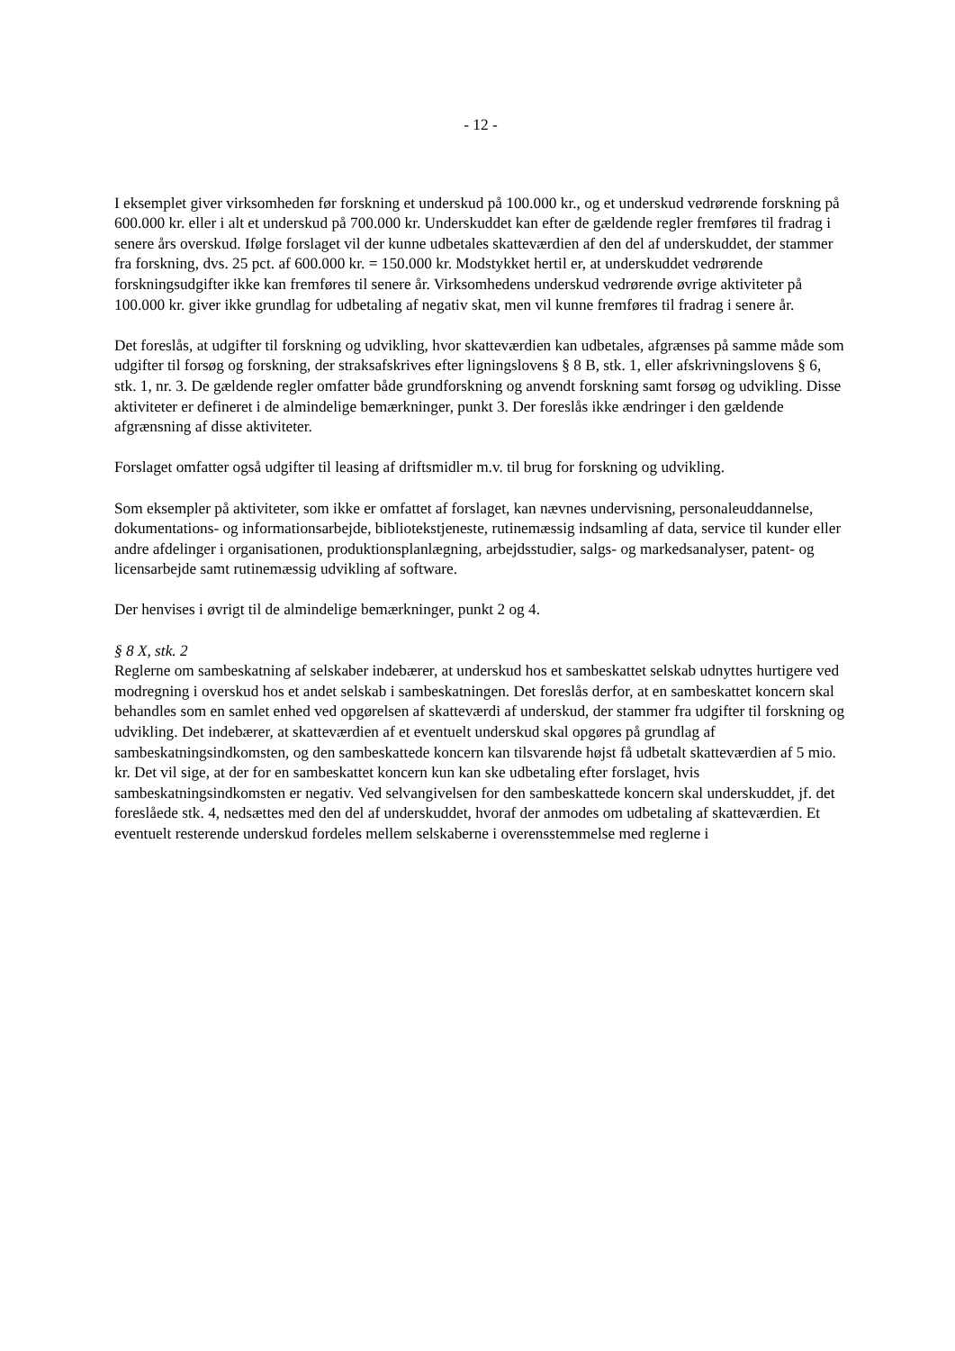- 12 -
I eksemplet giver virksomheden før forskning et underskud på 100.000 kr., og et underskud vedrørende forskning på 600.000 kr. eller i alt et underskud på 700.000 kr. Underskuddet kan efter de gældende regler fremføres til fradrag i senere års overskud. Ifølge forslaget vil der kunne udbetales skatteværdien af den del af underskuddet, der stammer fra forskning, dvs. 25 pct. af 600.000 kr. = 150.000 kr. Modstykket hertil er, at underskuddet vedrørende forskningsudgifter ikke kan fremføres til senere år. Virksomhedens underskud vedrørende øvrige aktiviteter på 100.000 kr. giver ikke grundlag for udbetaling af negativ skat, men vil kunne fremføres til fradrag i senere år.
Det foreslås, at udgifter til forskning og udvikling, hvor skatteværdien kan udbetales, afgrænses på samme måde som udgifter til forsøg og forskning, der straksafskrives efter ligningslovens § 8 B, stk. 1, eller afskrivningslovens § 6, stk. 1, nr. 3. De gældende regler omfatter både grundforskning og anvendt forskning samt forsøg og udvikling. Disse aktiviteter er defineret i de almindelige bemærkninger, punkt 3. Der foreslås ikke ændringer i den gældende afgrænsning af disse aktiviteter.
Forslaget omfatter også udgifter til leasing af driftsmidler m.v. til brug for forskning og udvikling.
Som eksempler på aktiviteter, som ikke er omfattet af forslaget, kan nævnes undervisning, personaleuddannelse, dokumentations- og informationsarbejde, bibliotekstjeneste, rutinemæssig indsamling af data, service til kunder eller andre afdelinger i organisationen, produktionsplanlægning, arbejdsstudier, salgs- og markedsanalyser, patent- og licensarbejde samt rutinemæssig udvikling af software.
Der henvises i øvrigt til de almindelige bemærkninger, punkt 2 og 4.
§ 8 X, stk. 2
Reglerne om sambeskatning af selskaber indebærer, at underskud hos et sambeskattet selskab udnyttes hurtigere ved modregning i overskud hos et andet selskab i sambeskatningen. Det foreslås derfor, at en sambeskattet koncern skal behandles som en samlet enhed ved opgørelsen af skatteværdi af underskud, der stammer fra udgifter til forskning og udvikling. Det indebærer, at skatteværdien af et eventuelt underskud skal opgøres på grundlag af sambeskatningsindkomsten, og den sambeskattede koncern kan tilsvarende højst få udbetalt skatteværdien af 5 mio. kr. Det vil sige, at der for en sambeskattet koncern kun kan ske udbetaling efter forslaget, hvis sambeskatningsindkomsten er negativ. Ved selvangivelsen for den sambeskattede koncern skal underskuddet, jf. det foreslåede stk. 4, nedsættes med den del af underskuddet, hvoraf der anmodes om udbetaling af skatteværdien. Et eventuelt resterende underskud fordeles mellem selskaberne i overensstemmelse med reglerne i